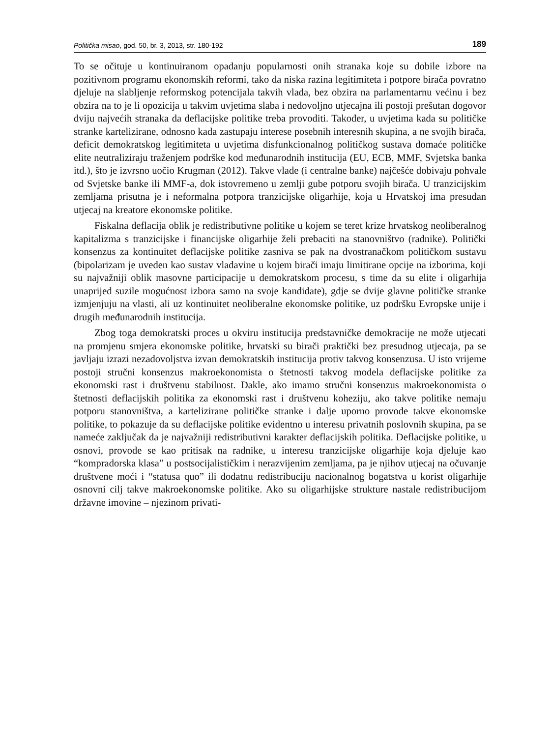Politička misao, god. 50, br. 3, 2013, str. 180-192 189
To se očituje u kontinuiranom opadanju popularnosti onih stranaka koje su dobile izbore na pozitivnom programu ekonomskih reformi, tako da niska razina legitimiteta i potpore birača povratno djeluje na slabljenje reformskog potencijala takvih vlada, bez obzira na parlamentarnu većinu i bez obzira na to je li opozicija u takvim uvjetima slaba i nedovoljno utjecajna ili postoji prešutan dogovor dviju najvećih stranaka da deflacijske politike treba provoditi. Također, u uvjetima kada su političke stranke kartelizirane, odnosno kada zastupaju interese posebnih interesnih skupina, a ne svojih birača, deficit demokratskog legitimiteta u uvjetima disfunkcionalnog političkog sustava domaće političke elite neutraliziraju traženjem podrške kod međunarodnih institucija (EU, ECB, MMF, Svjetska banka itd.), što je izvrsno uočio Krugman (2012). Takve vlade (i centralne banke) najčešće dobivaju pohvale od Svjetske banke ili MMF-a, dok istovremeno u zemlji gube potporu svojih birača. U tranzicijskim zemljama prisutna je i neformalna potpora tranzicijske oligarhije, koja u Hrvatskoj ima presudan utjecaj na kreatore ekonomske politike.
Fiskalna deflacija oblik je redistributivne politike u kojem se teret krize hrvatskog neoliberalnog kapitalizma s tranzicijske i financijske oligarhije želi prebaciti na stanovništvo (radnike). Politički konsenzus za kontinuitet deflacijske politike zasniva se pak na dvostranačkom političkom sustavu (bipolarizam je uveden kao sustav vladavine u kojem birači imaju limitirane opcije na izborima, koji su najvažniji oblik masovne participacije u demokratskom procesu, s time da su elite i oligarhija unaprijed suzile mogućnost izbora samo na svoje kandidate), gdje se dvije glavne političke stranke izmjenjuju na vlasti, ali uz kontinuitet neoliberalne ekonomske politike, uz podršku Evropske unije i drugih međunarodnih institucija.
Zbog toga demokratski proces u okviru institucija predstavničke demokracije ne može utjecati na promjenu smjera ekonomske politike, hrvatski su birači praktički bez presudnog utjecaja, pa se javljaju izrazi nezadovoljstva izvan demokratskih institucija protiv takvog konsenzusa. U isto vrijeme postoji stručni konsenzus makroekonomista o štetnosti takvog modela deflacijske politike za ekonomski rast i društvenu stabilnost. Dakle, ako imamo stručni konsenzus makroekonomista o štetnosti deflacijskih politika za ekonomski rast i društvenu koheziju, ako takve politike nemaju potporu stanovništva, a kartelizirane političke stranke i dalje uporno provode takve ekonomske politike, to pokazuje da su deflacijske politike evidentno u interesu privatnih poslovnih skupina, pa se nameće zaključak da je najvažniji redistributivni karakter deflacijskih politika. Deflacijske politike, u osnovi, provode se kao pritisak na radnike, u interesu tranzicijske oligarhije koja djeluje kao “kompradorska klasa” u postsocijalističkim i nerazvijenim zemljama, pa je njihov utjecaj na očuvanje društvene moći i “statusa quo” ili dodatnu redistribuciju nacionalnog bogatstva u korist oligarhije osnovni cilj takve makroekonomske politike. Ako su oligarhijske strukture nastale redistribucijom državne imovine – njezinom privati-